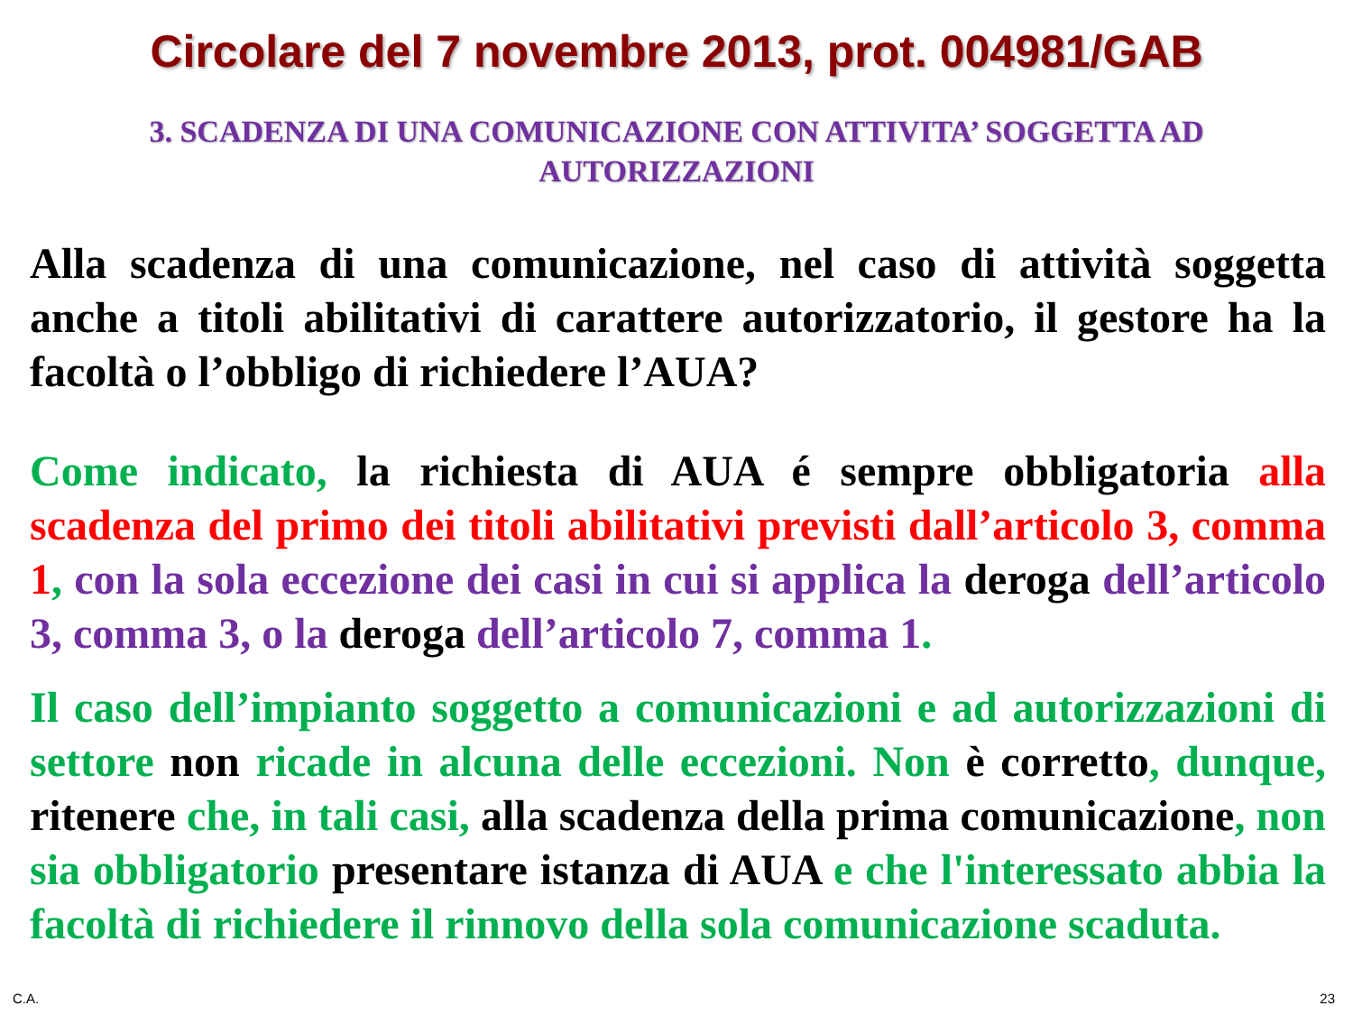Circolare del 7 novembre 2013, prot. 004981/GAB
3. SCADENZA DI UNA COMUNICAZIONE CON ATTIVITA’ SOGGETTA AD AUTORIZZAZIONI
Alla scadenza di una comunicazione, nel caso di attività soggetta anche a titoli abilitativi di carattere autorizzatorio, il gestore ha la facoltà o l’obbligo di richiedere l’AUA?
Come indicato, la richiesta di AUA é sempre obbligatoria alla scadenza del primo dei titoli abilitativi previsti dall’articolo 3, comma 1, con la sola eccezione dei casi in cui si applica la deroga dell’articolo 3, comma 3, o la deroga dell’articolo 7, comma 1.
Il caso dell’impianto soggetto a comunicazioni e ad autorizzazioni di settore non ricade in alcuna delle eccezioni. Non è corretto, dunque, ritenere che, in tali casi, alla scadenza della prima comunicazione, non sia obbligatorio presentare istanza di AUA e che l'interessato abbia la facoltà di richiedere il rinnovo della sola comunicazione scaduta.
C.A. 23